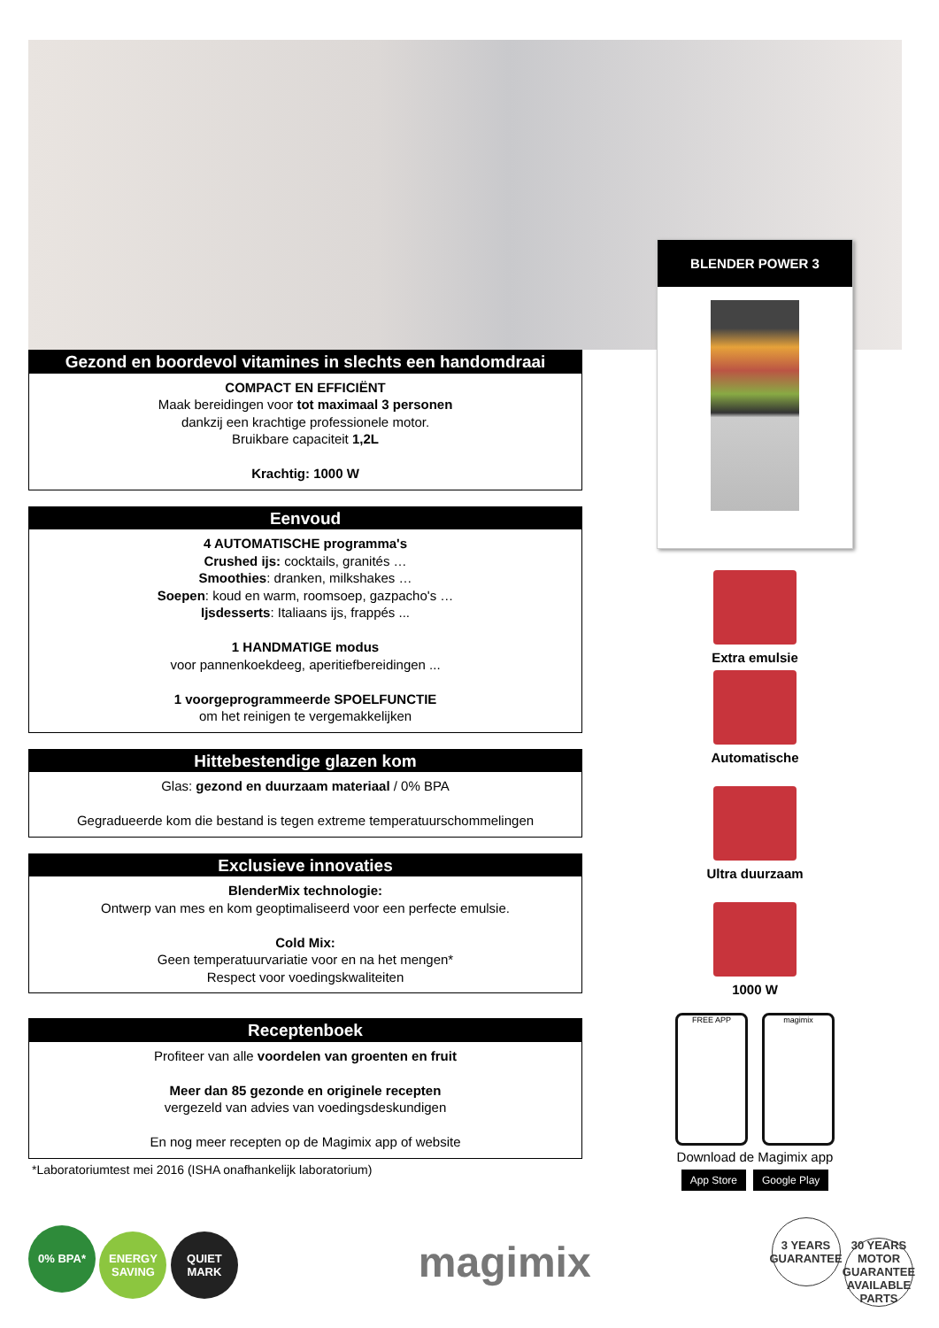Gezond en boordevol vitamines in slechts een handomdraai
COMPACT EN EFFICIËNT
Maak bereidingen voor tot maximaal 3 personen
dankzij een krachtige professionele motor.
Bruikbare capaciteit 1,2L
Krachtig: 1000 W
Eenvoud
4 AUTOMATISCHE programma's
Crushed ijs: cocktails, granités …
Smoothies: dranken, milkshakes …
Soepen: koud en warm, roomsoep, gazpacho's …
Ijsdesserts: Italiaans ijs, frappés ...
1 HANDMATIGE modus
voor pannenkoekdeeg, aperitiefbereidingen ...
1 voorgeprogrammeerde SPOELFUNCTIE
om het reinigen te vergemakkelijken
Hittebestendige glazen kom
Glas: gezond en duurzaam materiaal / 0% BPA
Gegradueerde kom die bestand is tegen extreme temperatuurschommelingen
Exclusieve innovaties
BlenderMix technologie:
Ontwerp van mes en kom geoptimaliseerd voor een perfecte emulsie.
Cold Mix:
Geen temperatuurvariatie voor en na het mengen*
Respect voor voedingskwaliteiten
Receptenboek
Profiteer van alle voordelen van groenten en fruit
Meer dan 85 gezonde en originele recepten
vergezeld van advies van voedingsdeskundigen
En nog meer recepten op de Magimix app of website
*Laboratoriumtest mei 2016 (ISHA onafhankelijk laboratorium)
BLENDER POWER 3
Extra emulsie
Automatische
Ultra duurzaam
1000 W
FREE APP magimix
Download de Magimix app
App Store Google Play
0% BPA* ENERGY SAVING QUIET MARK
magimix
3 YEARS GUARANTEE 30 YEARS MOTOR GUARANTEE AVAILABLE PARTS